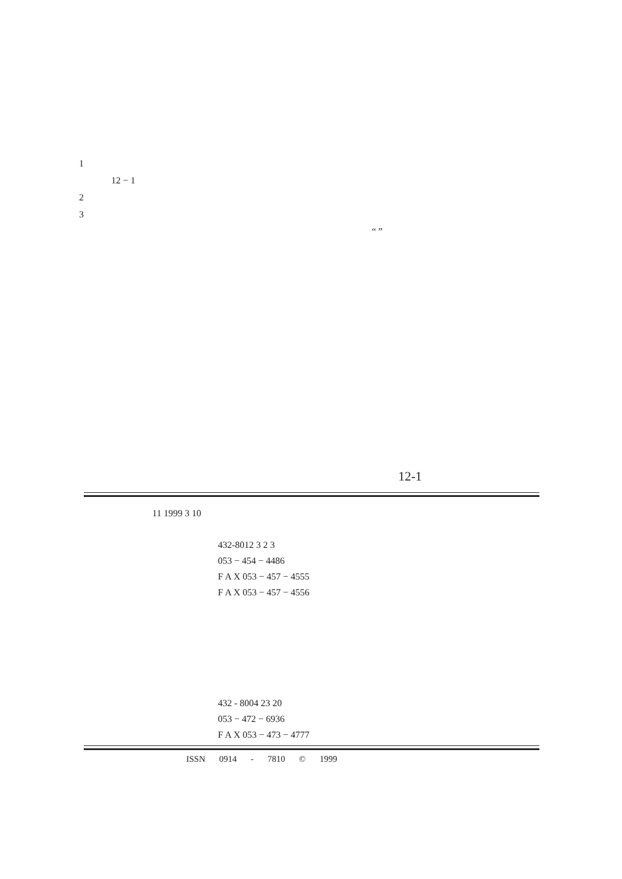1
12 − 1
2
3
“ ”
12-1
11 1999 3 10
432-8012 3 2 3
053 − 454 − 4486
F A X 053 − 457 − 4555
F A X 053 − 457 − 4556
432 - 8004 23 20
053 − 472 − 6936
F A X 053 − 473 − 4777
ISSN 0914 - 7810 © 1999